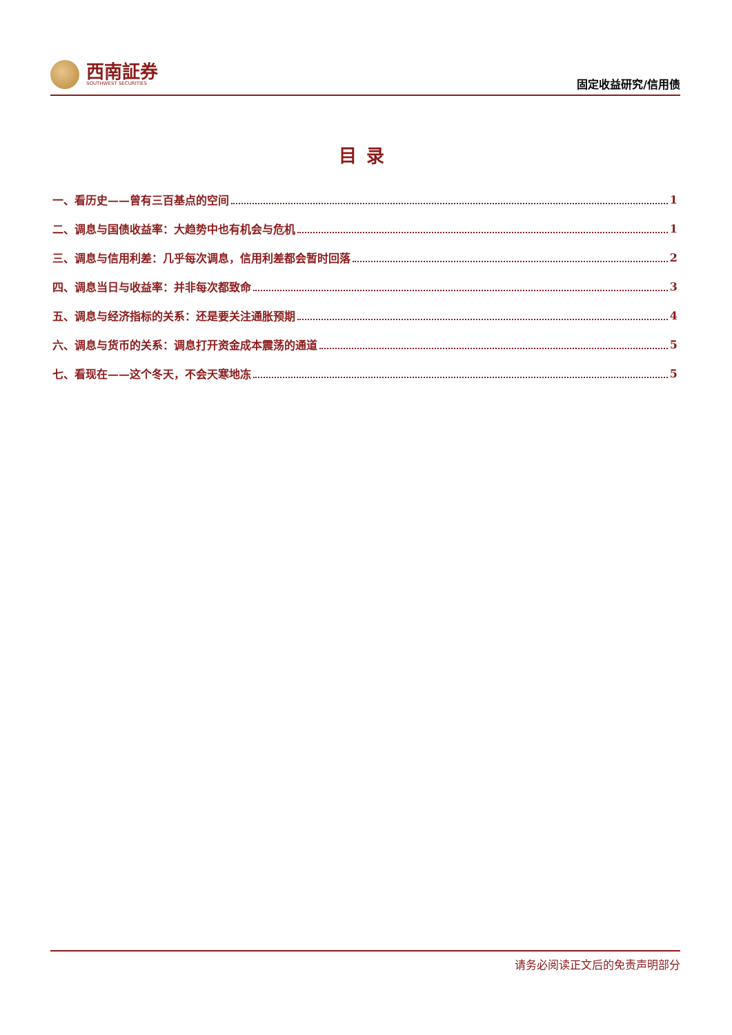西南証券
SOUTHWEST SECURITIES
固定收益研究/信用债
目录
一、看历史——曾有三百基点的空间 1
二、调息与国债收益率：大趋势中也有机会与危机 1
三、调息与信用利差：几乎每次调息，信用利差都会暂时回落 2
四、调息当日与收益率：并非每次都致命 3
五、调息与经济指标的关系：还是要关注通胀预期 4
六、调息与货币的关系：调息打开资金成本震荡的通道 5
七、看现在——这个冬天，不会天寒地冻 5
请务必阅读正文后的免责声明部分